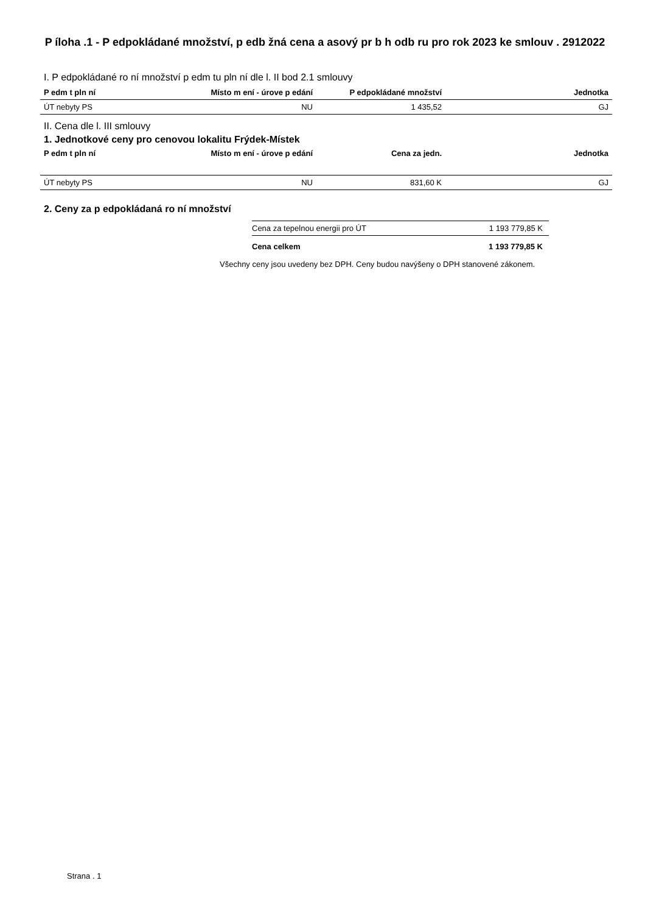P íloha .1 - P edpokládané množství, p edb žná cena a asový pr b h odb ru pro rok 2023 ke smlouv . 2912022
I. P edpokládané ro ní množství p edm tu pln ní dle l. II bod 2.1 smlouvy
| P edm t pln ní | Místo m ení - úrove p edání | P edpokládané množství | Jednotka |
| --- | --- | --- | --- |
| ÚT nebyty PS | NU | 1 435,52 | GJ |
II. Cena dle l. III smlouvy
1. Jednotkové ceny pro cenovou lokalitu Frýdek-Místek
| P edm t pln ní | Místo m ení - úrove p edání | Cena za jedn. | Jednotka |
| --- | --- | --- | --- |
| ÚT nebyty PS | NU | 831,60 K | GJ |
2. Ceny za p edpokládaná ro ní množství
| Cena za tepelnou energii pro ÚT | 1 193 779,85 K |
| Cena celkem | 1 193 779,85 K |
Všechny ceny jsou uvedeny bez DPH. Ceny budou navýšeny o DPH stanovené zákonem.
Strana . 1